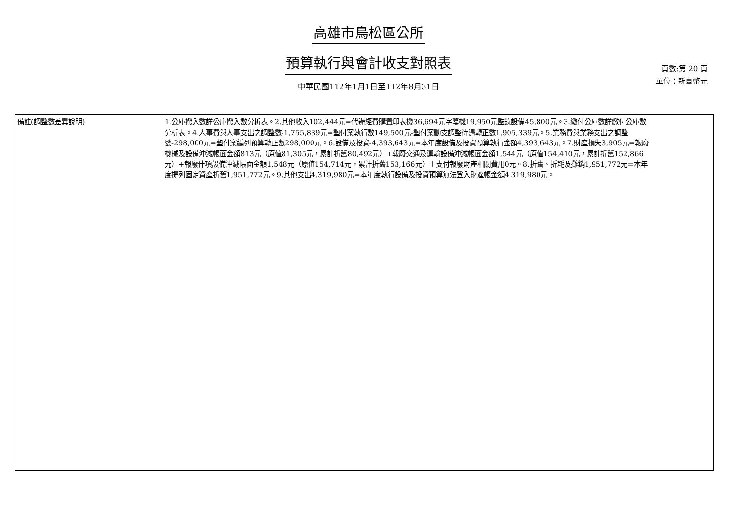高雄市鳥松區公所
預算執行與會計收支對照表
中華民國112年1月1日至112年8月31日
頁數:第 20 頁
單位：新臺幣元
| 備註(調整數差異說明) | 1.公庫撥入數詳公庫撥入數分析表。2.其他收入102,444元=代辦經費購置印表機36,694元字幕機19,950元監錄設備45,800元。3.繳付公庫數詳繳付公庫數分析表。4.人事費與人事支出之調整數-1,755,839元=墊付案執行數149,500元-墊付案動支調整待遇轉正數1,905,339元。5.業務費與業務支出之調整數-298,000元=墊付案編列預算轉正數298,000元。6.設備及投資-4,393,643元=本年度設備及投資預算執行金額4,393,643元。7.財產損失3,905元=報廢機械及設備沖減帳面金額813元（原值81,305元，累計折舊80,492元）+報廢交通及運輸設備沖減帳面金額1,544元（原值154,410元，累計折舊152,866元）+報廢什項設備沖減帳面金額1,548元（原值154,714元，累計折舊153,166元）＋支付報廢財產相關費用0元。8.折舊、折耗及攤銷1,951,772元=本年度提列固定資產折舊1,951,772元。9.其他支出4,319,980元=本年度執行設備及投資預算無法登入財產帳金額4,319,980元。 |